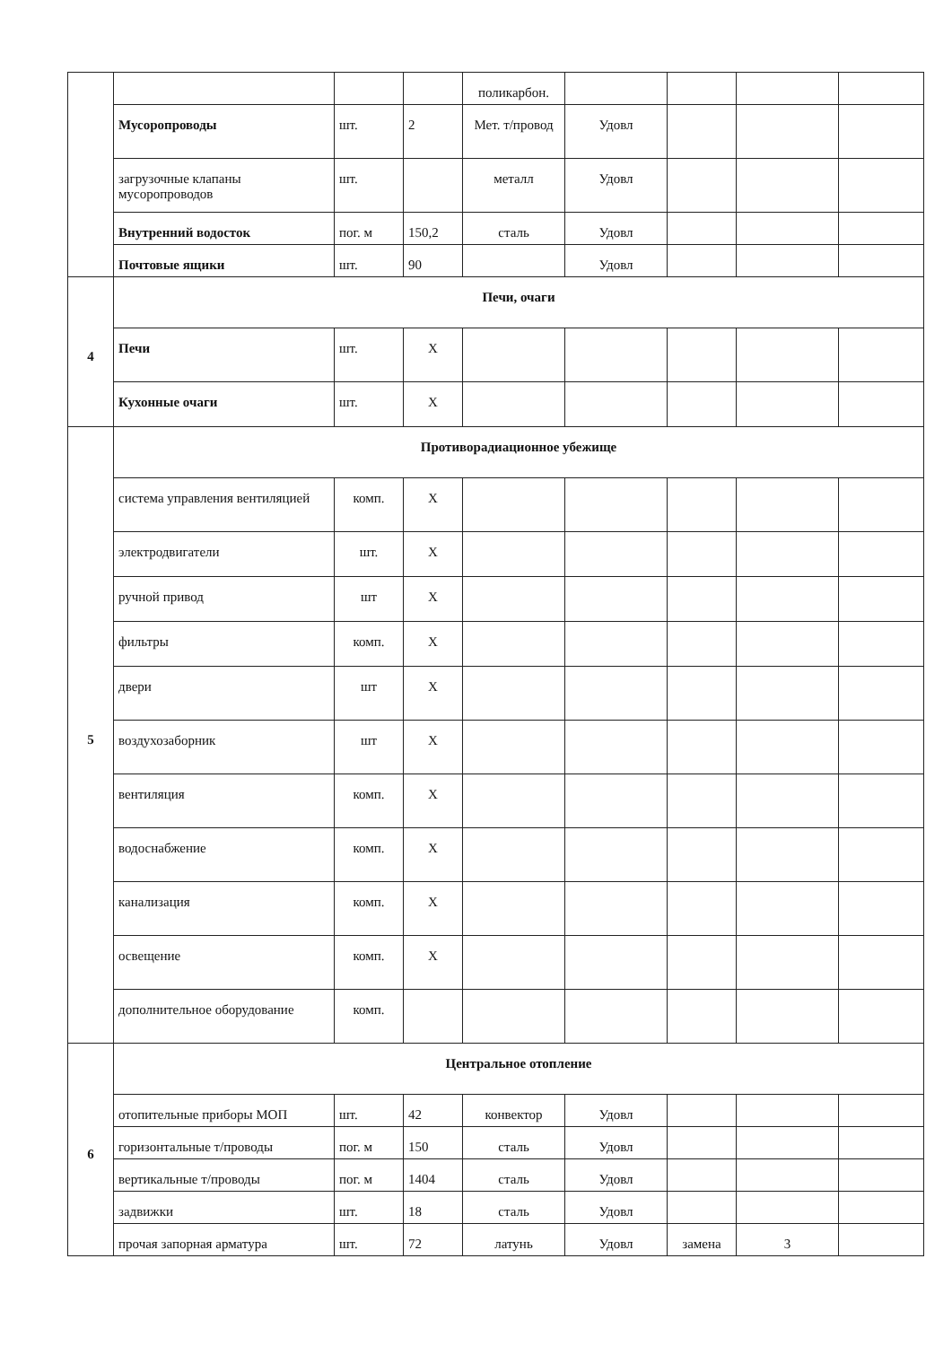| | | | | поликарбон. | | | | |
| | Мусоропроводы | шт. | 2 | Мет. т/провод | Удовл | | | |
| | загрузочные клапаны мусоропроводов | шт. | | металл | Удовл | | | |
| | Внутренний водосток | пог. м | 150,2 | сталь | Удовл | | | |
| | Почтовые ящики | шт. | 90 | | Удовл | | | |
| 4 | Печи, очаги | | | | | | | |
| | Печи | шт. | X | | | | | |
| | Кухонные очаги | шт. | X | | | | | |
| 5 | Противорадиационное убежище | | | | | | | |
| | система управления вентиляцией | комп. | X | | | | | |
| | электродвигатели | шт. | X | | | | | |
| | ручной привод | шт | X | | | | | |
| | фильтры | комп. | X | | | | | |
| | двери | шт | X | | | | | |
| | воздухозаборник | шт | X | | | | | |
| | вентиляция | комп. | X | | | | | |
| | водоснабжение | комп. | X | | | | | |
| | канализация | комп. | X | | | | | |
| | освещение | комп. | X | | | | | |
| | дополнительное оборудование | комп. | | | | | | |
| 6 | Центральное отопление | | | | | | | |
| | отопительные приборы МОП | шт. | 42 | конвектор | Удовл | | | |
| | горизонтальные т/проводы | пог. м | 150 | сталь | Удовл | | | |
| | вертикальные т/проводы | пог. м | 1404 | сталь | Удовл | | | |
| | задвижки | шт. | 18 | сталь | Удовл | | | |
| | прочая запорная арматура | шт. | 72 | латунь | Удовл | замена | 3 | |